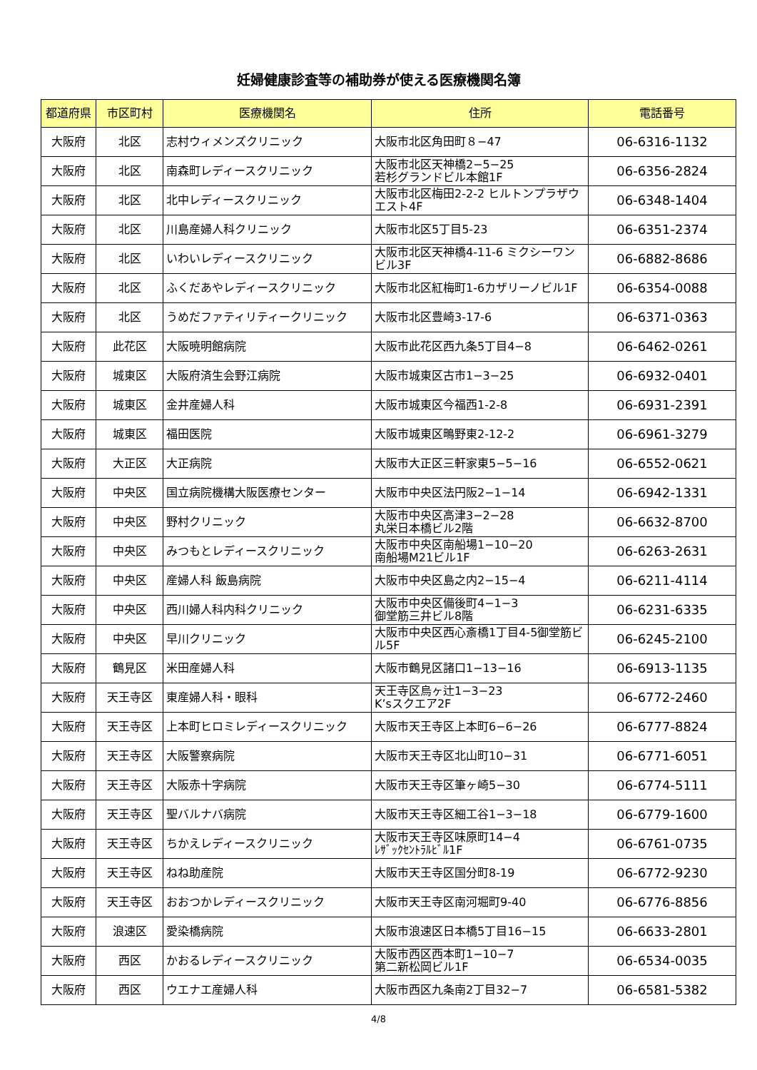妊婦健康診査等の補助券が使える医療機関名簿
| 都道府県 | 市区町村 | 医療機関名 | 住所 | 電話番号 |
| --- | --- | --- | --- | --- |
| 大阪府 | 北区 | 志村ウィメンズクリニック | 大阪市北区角田町８−47 | 06-6316-1132 |
| 大阪府 | 北区 | 南森町レディースクリニック | 大阪市北区天神橋2−5−25 若杉グランドビル本館1F | 06-6356-2824 |
| 大阪府 | 北区 | 北中レディースクリニック | 大阪市北区梅田2-2-2 ヒルトンプラザウエスト4F | 06-6348-1404 |
| 大阪府 | 北区 | 川島産婦人科クリニック | 大阪市北区5丁目5-23 | 06-6351-2374 |
| 大阪府 | 北区 | いわいレディースクリニック | 大阪市北区天神橋4-11-6 ミクシーワンビル3F | 06-6882-8686 |
| 大阪府 | 北区 | ふくだあやレディースクリニック | 大阪市北区紅梅町1-6カザリーノビル1F | 06-6354-0088 |
| 大阪府 | 北区 | うめだファティリティークリニック | 大阪市北区豊崎3-17-6 | 06-6371-0363 |
| 大阪府 | 此花区 | 大阪暁明館病院 | 大阪市此花区西九条5丁目4−8 | 06-6462-0261 |
| 大阪府 | 城東区 | 大阪府済生会野江病院 | 大阪市城東区古市1−3−25 | 06-6932-0401 |
| 大阪府 | 城東区 | 金井産婦人科 | 大阪市城東区今福西1-2-8 | 06-6931-2391 |
| 大阪府 | 城東区 | 福田医院 | 大阪市城東区鴫野東2-12-2 | 06-6961-3279 |
| 大阪府 | 大正区 | 大正病院 | 大阪市大正区三軒家東5−5−16 | 06-6552-0621 |
| 大阪府 | 中央区 | 国立病院機構大阪医療センター | 大阪市中央区法円阪2−1−14 | 06-6942-1331 |
| 大阪府 | 中央区 | 野村クリニック | 大阪市中央区高津3−2−28 丸栄日本橋ビル2階 | 06-6632-8700 |
| 大阪府 | 中央区 | みつもとレディースクリニック | 大阪市中央区南船場1−10−20 南船場M21ビル1F | 06-6263-2631 |
| 大阪府 | 中央区 | 産婦人科 飯島病院 | 大阪市中央区島之内2−15−4 | 06-6211-4114 |
| 大阪府 | 中央区 | 西川婦人科内科クリニック | 大阪市中央区備後町4−1−3 御堂筋三井ビル8階 | 06-6231-6335 |
| 大阪府 | 中央区 | 早川クリニック | 大阪市中央区西心斎橋1丁目4-5御堂筋ビル5F | 06-6245-2100 |
| 大阪府 | 鶴見区 | 米田産婦人科 | 大阪市鶴見区諸口1−13−16 | 06-6913-1135 |
| 大阪府 | 天王寺区 | 東産婦人科・眼科 | 天王寺区烏ヶ辻1−3−23 K’sスクエア2F | 06-6772-2460 |
| 大阪府 | 天王寺区 | 上本町ヒロミレディースクリニック | 大阪市天王寺区上本町6−6−26 | 06-6777-8824 |
| 大阪府 | 天王寺区 | 大阪警察病院 | 大阪市天王寺区北山町10−31 | 06-6771-6051 |
| 大阪府 | 天王寺区 | 大阪赤十字病院 | 大阪市天王寺区筆ヶ崎5−30 | 06-6774-5111 |
| 大阪府 | 天王寺区 | 聖バルナバ病院 | 大阪市天王寺区細工谷1−3−18 | 06-6779-1600 |
| 大阪府 | 天王寺区 | ちかえレディースクリニック | 大阪市天王寺区味原町14−4 ﾚｻﾞｯｸｾﾝﾄﾗﾙﾋﾞﾙ1F | 06-6761-0735 |
| 大阪府 | 天王寺区 | ねね助産院 | 大阪市天王寺区国分町8-19 | 06-6772-9230 |
| 大阪府 | 天王寺区 | おおつかレディースクリニック | 大阪市天王寺区南河堀町9-40 | 06-6776-8856 |
| 大阪府 | 浪速区 | 愛染橋病院 | 大阪市浪速区日本橋5丁目16−15 | 06-6633-2801 |
| 大阪府 | 西区 | かおるレディースクリニック | 大阪市西区西本町1−10−7 第二新松岡ビル1F | 06-6534-0035 |
| 大阪府 | 西区 | ウエナエ産婦人科 | 大阪市西区九条南2丁目32−7 | 06-6581-5382 |
4/8